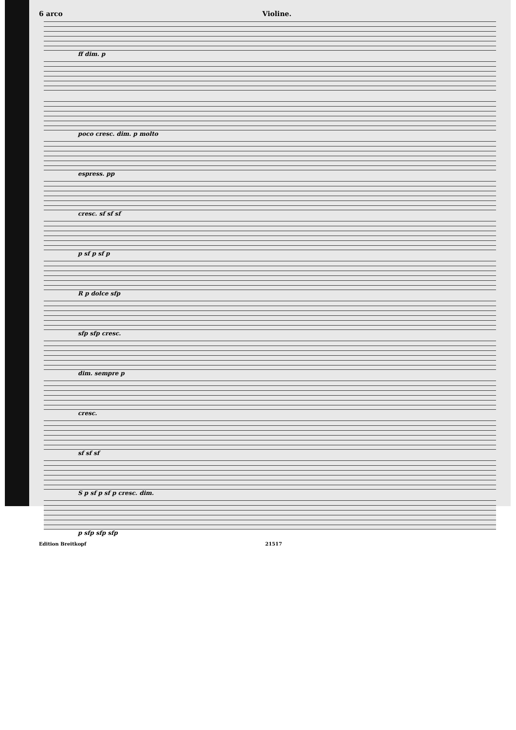6 arco Violine.
ff dim. p
poco cresc. dim. p molto
espress. pp
cresc. sf sf sf
p sf p sf p
R p dolce sfp
sfp sfp cresc.
dim. sempre p
cresc.
sf sf sf
S p sf p sf p cresc. dim.
p sfp sfp sfp
Edition Breitkopf 21517